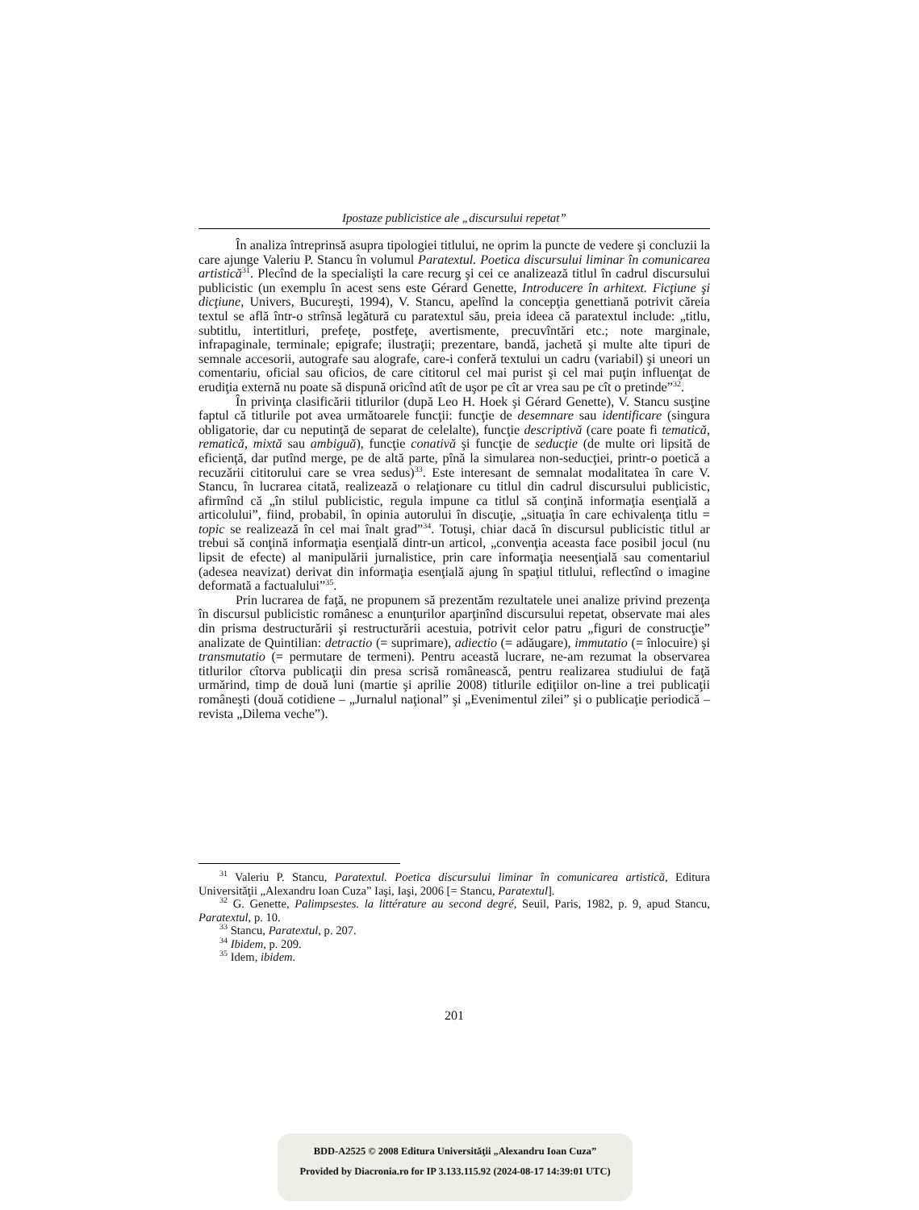Ipostaze publicistice ale „discursului repetat”
În analiza întreprinsă asupra tipologiei titlului, ne oprim la puncte de vedere şi concluzii la care ajunge Valeriu P. Stancu în volumul Paratextul. Poetica discursului liminar în comunicarea artistică<sup>31</sup>. Plecînd de la specialişti la care recurg şi cei ce analizează titlul în cadrul discursului publicistic (un exemplu în acest sens este Gérard Genette, Introducere în arhitext. Ficţiune şi dicţiune, Univers, Bucureşti, 1994), V. Stancu, apelînd la concepţia genettiană potrivit căreia textul se află într-o strînsă legătură cu paratextul său, preia ideea că paratextul include: „titlu, subtitlu, intertitluri, prefeţe, postfeţe, avertismente, precuvîntări etc.; note marginale, infrapaginale, terminale; epigrafe; ilustraţii; prezentare, bandă, jachetă şi multe alte tipuri de semnale accesorii, autografe sau alografe, care-i conferă textului un cadru (variabil) şi uneori un comentariu, oficial sau oficios, de care cititorul cel mai purist şi cel mai puţin influenţat de erudiţia externă nu poate să dispună oricînd atît de uşor pe cît ar vrea sau pe cît o pretinde”<sup>32</sup>.
În privinţa clasificării titlurilor (după Leo H. Hoek şi Gérard Genette), V. Stancu susţine faptul că titlurile pot avea următoarele funcţii: funcţie de desemnare sau identificare (singura obligatorie, dar cu neputinţă de separat de celelalte), funcţie descriptivă (care poate fi tematică, rematică, mixtă sau ambiguă), funcţie conativă şi funcţie de seducţie (de multe ori lipsită de eficienţă, dar putînd merge, pe de altă parte, pînă la simularea non-seducţiei, printr-o poetică a recuzării cititorului care se vrea sedus)<sup>33</sup>. Este interesant de semnalat modalitatea în care V. Stancu, în lucrarea citată, realizează o relaţionare cu titlul din cadrul discursului publicistic, afirmînd că „în stilul publicistic, regula impune ca titlul să conţină informaţia esenţială a articolului”, fiind, probabil, în opinia autorului în discuţie, „situaţia în care echivalenţa titlu = topic se realizează în cel mai înalt grad”<sup>34</sup>. Totuşi, chiar dacă în discursul publicistic titlul ar trebui să conţină informaţia esenţială dintr-un articol, „convenţia aceasta face posibil jocul (nu lipsit de efecte) al manipulării jurnalistice, prin care informaţia neesenţială sau comentariul (adesea neavizat) derivat din informaţia esenţială ajung în spaţiul titlului, reflectînd o imagine deformată a factualului”<sup>35</sup>.
Prin lucrarea de faţă, ne propunem să prezentăm rezultatele unei analize privind prezenţa în discursul publicistic românesc a enunţurilor aparţinînd discursului repetat, observate mai ales din prisma destructurării şi restructurării acestuia, potrivit celor patru „figuri de construcţie” analizate de Quintilian: detractio (= suprimare), adiectio (= adăugare), immutatio (= înlocuire) şi transmutatio (= permutare de termeni). Pentru această lucrare, ne-am rezumat la observarea titlurilor cîtorva publicaţii din presa scrisă românească, pentru realizarea studiului de faţă urmărind, timp de două luni (martie şi aprilie 2008) titlurile ediţiilor on-line a trei publicaţii româneşti (două cotidiene – „Jurnalul naţional” şi „Evenimentul zilei” şi o publicaţie periodică – revista „Dilema veche”).
<sup>31</sup> Valeriu P. Stancu, Paratextul. Poetica discursului liminar în comunicarea artistică, Editura Universităţii „Alexandru Ioan Cuza” Iaşi, Iaşi, 2006 [= Stancu, Paratextul].
<sup>32</sup> G. Genette, Palimpsestes. la littérature au second degré, Seuil, Paris, 1982, p. 9, apud Stancu, Paratextul, p. 10.
<sup>33</sup> Stancu, Paratextul, p. 207.
<sup>34</sup> Ibidem, p. 209.
<sup>35</sup> Idem, ibidem.
201
BDD-A2525 © 2008 Editura Universităţii „Alexandru Ioan Cuza”
Provided by Diacronia.ro for IP 3.133.115.92 (2024-08-17 14:39:01 UTC)